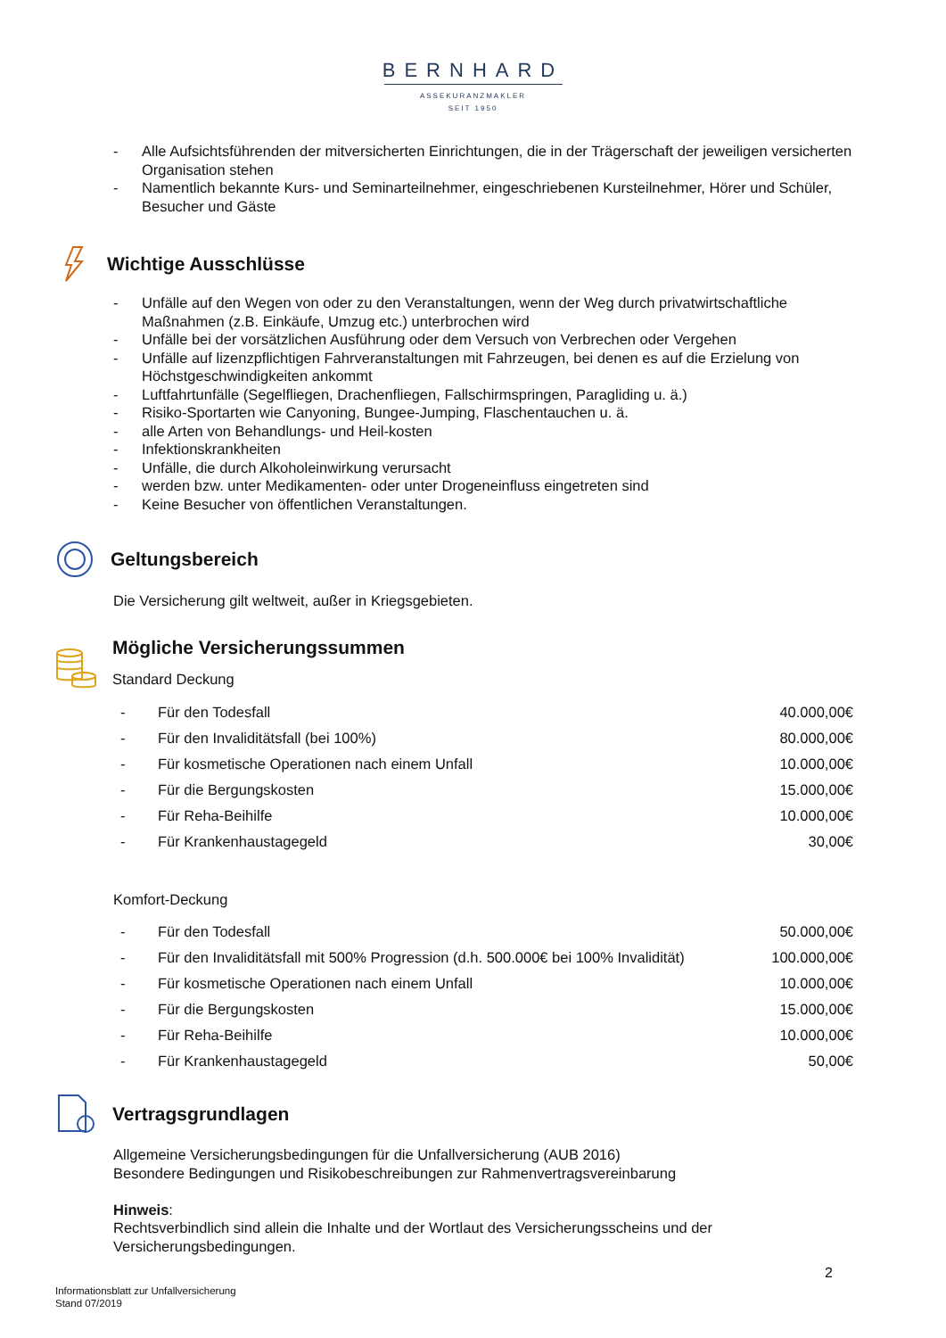BERNHARD
ASSEKURANZMAKLER
SEIT 1950
- Alle Aufsichtsführenden der mitversicherten Einrichtungen, die in der Trägerschaft der jeweiligen versicherten Organisation stehen
- Namentlich bekannte Kurs- und Seminarteilnehmer, eingeschriebenen Kursteilnehmer, Hörer und Schüler, Besucher und Gäste
Wichtige Ausschlüsse
- Unfälle auf den Wegen von oder zu den Veranstaltungen, wenn der Weg durch privatwirtschaftliche Maßnahmen (z.B. Einkäufe, Umzug etc.) unterbrochen wird
- Unfälle bei der vorsätzlichen Ausführung oder dem Versuch von Verbrechen oder Vergehen
- Unfälle auf lizenzpflichtigen Fahrveranstaltungen mit Fahrzeugen, bei denen es auf die Erzielung von Höchstgeschwindigkeiten ankommt
- Luftfahrtunfälle (Segelfliegen, Drachenfliegen, Fallschirmspringen, Paragliding u. ä.)
- Risiko-Sportarten wie Canyoning, Bungee-Jumping, Flaschentauchen u. ä.
- alle Arten von Behandlungs- und Heil-kosten
- Infektionskrankheiten
- Unfälle, die durch Alkoholeinwirkung verursacht
- werden bzw. unter Medikamenten- oder unter Drogeneinfluss eingetreten sind
- Keine Besucher von öffentlichen Veranstaltungen.
Geltungsbereich
Die Versicherung gilt weltweit, außer in Kriegsgebieten.
Mögliche Versicherungssummen
Standard Deckung
| - | Für den Todesfall | 40.000,00€ |
| - | Für den Invaliditätsfall (bei 100%) | 80.000,00€ |
| - | Für kosmetische Operationen nach einem Unfall | 10.000,00€ |
| - | Für die Bergungskosten | 15.000,00€ |
| - | Für Reha-Beihilfe | 10.000,00€ |
| - | Für Krankenhaustagegeld | 30,00€ |
Komfort-Deckung
| - | Für den Todesfall | 50.000,00€ |
| - | Für den Invaliditätsfall mit 500% Progression (d.h. 500.000€ bei 100% Invalidität) | 100.000,00€ |
| - | Für kosmetische Operationen nach einem Unfall | 10.000,00€ |
| - | Für die Bergungskosten | 15.000,00€ |
| - | Für Reha-Beihilfe | 10.000,00€ |
| - | Für Krankenhaustagegeld | 50,00€ |
Vertragsgrundlagen
Allgemeine Versicherungsbedingungen für die Unfallversicherung (AUB 2016)
Besondere Bedingungen und Risikobeschreibungen zur Rahmenvertragsvereinbarung
Hinweis:
Rechtsverbindlich sind allein die Inhalte und der Wortlaut des Versicherungsscheins und der Versicherungsbedingungen.
2
Informationsblatt zur Unfallversicherung
Stand 07/2019